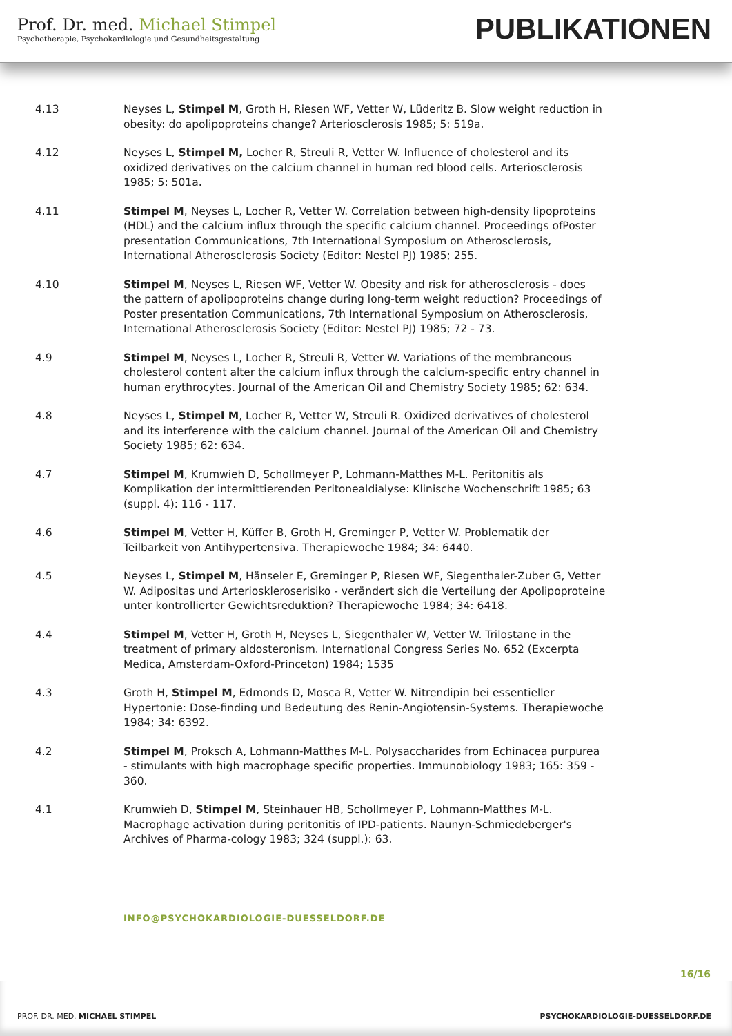Prof. Dr. med. Michael Stimpel
Psychotherapie, Psychokardiologie und Gesundheitsgestaltung
PUBLIKATIONEN
4.13 Neyses L, Stimpel M, Groth H, Riesen WF, Vetter W, Lüderitz B. Slow weight reduction in obesity: do apolipoproteins change? Arteriosclerosis 1985; 5: 519a.
4.12 Neyses L, Stimpel M, Locher R, Streuli R, Vetter W. Influence of cholesterol and its oxidized derivatives on the calcium channel in human red blood cells. Arteriosclerosis 1985; 5: 501a.
4.11 Stimpel M, Neyses L, Locher R, Vetter W. Correlation between high-density lipoproteins (HDL) and the calcium influx through the specific calcium channel. Proceedings ofPoster presentation Communications, 7th International Symposium on Atherosclerosis, International Atherosclerosis Society (Editor: Nestel PJ) 1985; 255.
4.10 Stimpel M, Neyses L, Riesen WF, Vetter W. Obesity and risk for atherosclerosis - does the pattern of apolipoproteins change during long-term weight reduction? Proceedings of Poster presentation Communications, 7th International Symposium on Atherosclerosis, International Atherosclerosis Society (Editor: Nestel PJ) 1985; 72 - 73.
4.9 Stimpel M, Neyses L, Locher R, Streuli R, Vetter W. Variations of the membraneous cholesterol content alter the calcium influx through the calcium-specific entry channel in human erythrocytes. Journal of the American Oil and Chemistry Society 1985; 62: 634.
4.8 Neyses L, Stimpel M, Locher R, Vetter W, Streuli R. Oxidized derivatives of cholesterol and its interference with the calcium channel. Journal of the American Oil and Chemistry Society 1985; 62: 634.
4.7 Stimpel M, Krumwieh D, Schollmeyer P, Lohmann-Matthes M-L. Peritonitis als Komplikation der intermittierenden Peritonealdialyse: Klinische Wochenschrift 1985; 63 (suppl. 4): 116 - 117.
4.6 Stimpel M, Vetter H, Küffer B, Groth H, Greminger P, Vetter W. Problematik der Teilbarkeit von Antihypertensiva. Therapiewoche 1984; 34: 6440.
4.5 Neyses L, Stimpel M, Hänseler E, Greminger P, Riesen WF, Siegenthaler-Zuber G, Vetter W. Adipositas und Arterioskleroserisiko - verändert sich die Verteilung der Apolipoproteine unter kontrollierter Gewichtsreduktion? Therapiewoche 1984; 34: 6418.
4.4 Stimpel M, Vetter H, Groth H, Neyses L, Siegenthaler W, Vetter W. Trilostane in the treatment of primary aldosteronism. International Congress Series No. 652 (Excerpta Medica, Amsterdam-Oxford-Princeton) 1984; 1535
4.3 Groth H, Stimpel M, Edmonds D, Mosca R, Vetter W. Nitrendipin bei essentieller Hypertonie: Dose-finding und Bedeutung des Renin-Angiotensin-Systems. Therapiewoche 1984; 34: 6392.
4.2 Stimpel M, Proksch A, Lohmann-Matthes M-L. Polysaccharides from Echinacea purpurea - stimulants with high macrophage specific properties. Immunobiology 1983; 165: 359 - 360.
4.1 Krumwieh D, Stimpel M, Steinhauer HB, Schollmeyer P, Lohmann-Matthes M-L. Macrophage activation during peritonitis of IPD-patients. Naunyn-Schmiedeberger's Archives of Pharma-cology 1983; 324 (suppl.): 63.
INFO@PSYCHOKARDIOLOGIE-DUESSELDORF.DE
16/16
PROF. DR. MED. MICHAEL STIMPEL PSYCHOKARDIOLOGIE-DUESSELDORF.DE